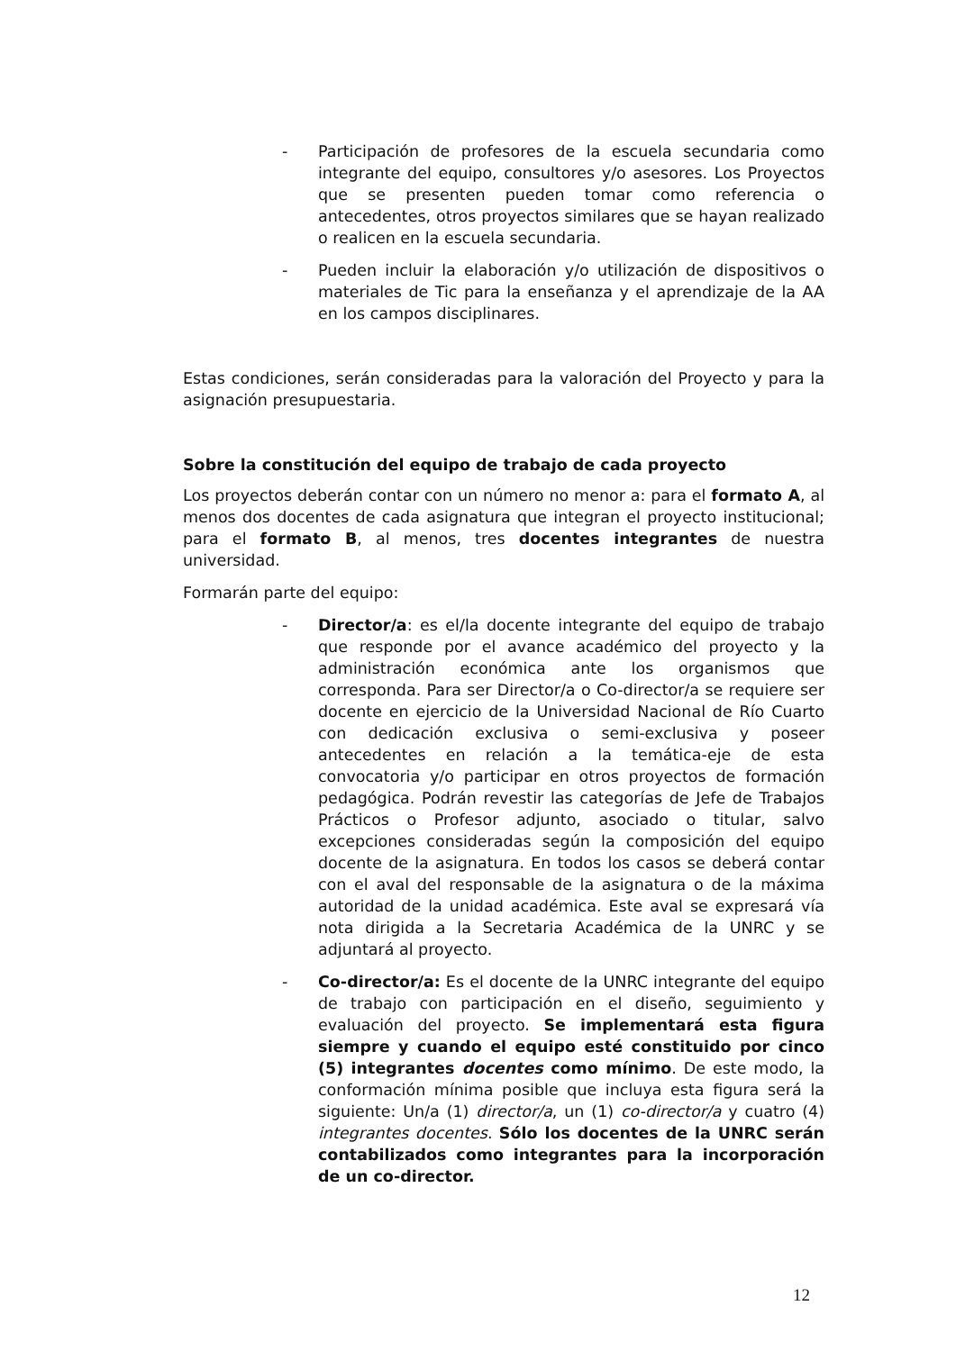- Participación de profesores de la escuela secundaria como integrante del equipo, consultores y/o asesores. Los Proyectos que se presenten pueden tomar como referencia o antecedentes, otros proyectos similares que se hayan realizado o realicen en la escuela secundaria.
- Pueden incluir la elaboración y/o utilización de dispositivos o materiales de Tic para la enseñanza y el aprendizaje de la AA en los campos disciplinares.
Estas condiciones, serán consideradas para la valoración del Proyecto y para la asignación presupuestaria.
Sobre la constitución del equipo de trabajo de cada proyecto
Los proyectos deberán contar con un número no menor a: para el formato A, al menos dos docentes de cada asignatura que integran el proyecto institucional; para el formato B, al menos, tres docentes integrantes de nuestra universidad.
Formarán parte del equipo:
- Director/a: es el/la docente integrante del equipo de trabajo que responde por el avance académico del proyecto y la administración económica ante los organismos que corresponda. Para ser Director/a o Co-director/a se requiere ser docente en ejercicio de la Universidad Nacional de Río Cuarto con dedicación exclusiva o semi-exclusiva y poseer antecedentes en relación a la temática-eje de esta convocatoria y/o participar en otros proyectos de formación pedagógica. Podrán revestir las categorías de Jefe de Trabajos Prácticos o Profesor adjunto, asociado o titular, salvo excepciones consideradas según la composición del equipo docente de la asignatura. En todos los casos se deberá contar con el aval del responsable de la asignatura o de la máxima autoridad de la unidad académica. Este aval se expresará vía nota dirigida a la Secretaria Académica de la UNRC y se adjuntará al proyecto.
- Co-director/a: Es el docente de la UNRC integrante del equipo de trabajo con participación en el diseño, seguimiento y evaluación del proyecto. Se implementará esta figura siempre y cuando el equipo esté constituido por cinco (5) integrantes docentes como mínimo. De este modo, la conformación mínima posible que incluya esta figura será la siguiente: Un/a (1) director/a, un (1) co-director/a y cuatro (4) integrantes docentes. Sólo los docentes de la UNRC serán contabilizados como integrantes para la incorporación de un co-director.
12